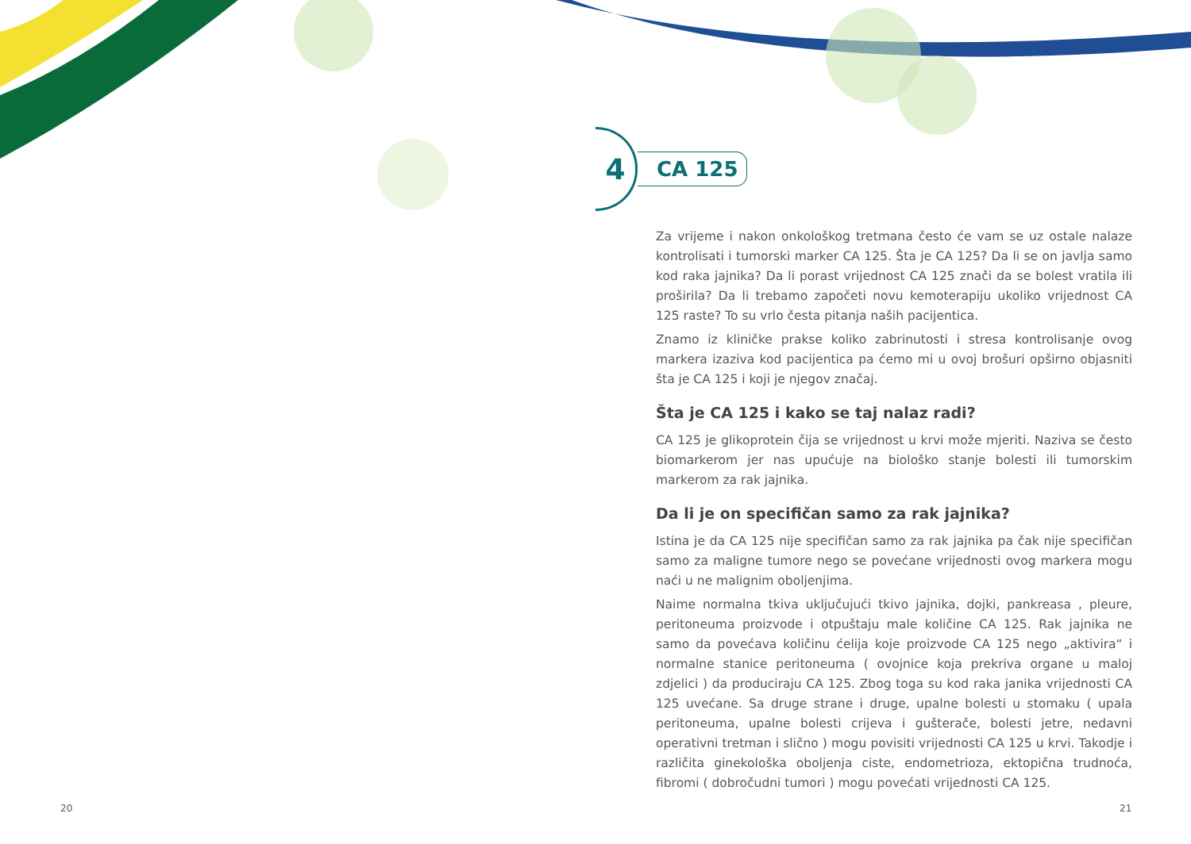4
CA 125
Za vrijeme i nakon onkološkog tretmana često će vam se uz ostale nalaze kontrolisati i tumorski marker CA 125. Šta je CA 125? Da li se on javlja samo kod raka jajnika? Da li porast vrijednost CA 125 znači da se bolest vratila ili proširila? Da li trebamo započeti novu kemoterapiju ukoliko vrijednost CA 125 raste? To su vrlo česta pitanja naših pacijentica.
Znamo iz kliničke prakse koliko zabrinutosti i stresa kontrolisanje ovog markera izaziva kod pacijentica pa ćemo mi u ovoj brošuri opširno objasniti šta je CA 125 i koji je njegov značaj.
Šta je CA 125 i kako se taj nalaz radi?
CA 125 je glikoprotein čija se vrijednost u krvi može mjeriti. Naziva se često biomarkerom jer nas upućuje na biološko stanje bolesti ili tumorskim markerom za rak jajnika.
Da li je on specifičan samo za rak jajnika?
Istina je da CA 125 nije specifičan samo za rak jajnika pa čak nije specifičan samo za maligne tumore nego se povećane vrijednosti ovog markera mogu naći u ne malignim oboljenjima.
Naime normalna tkiva uključujući tkivo jajnika, dojki, pankreasa , pleure, peritoneuma proizvode i otpuštaju male količine CA 125. Rak jajnika ne samo da povećava količinu ćelija koje proizvode CA 125 nego „aktivira“ i normalne stanice peritoneuma ( ovojnice koja prekriva organe u maloj zdjelici ) da produciraju CA 125. Zbog toga su kod raka janika vrijednosti CA 125 uvećane. Sa druge strane i druge, upalne bolesti u stomaku ( upala peritoneuma, upalne bolesti crijeva i gušterače, bolesti jetre, nedavni operativni tretman i slično ) mogu povisiti vrijednosti CA 125 u krvi. Takodje i različita ginekološka oboljenja ciste, endometrioza, ektopična trudnoća, fibromi ( dobročudni tumori ) mogu povećati vrijednosti CA 125.
20 21